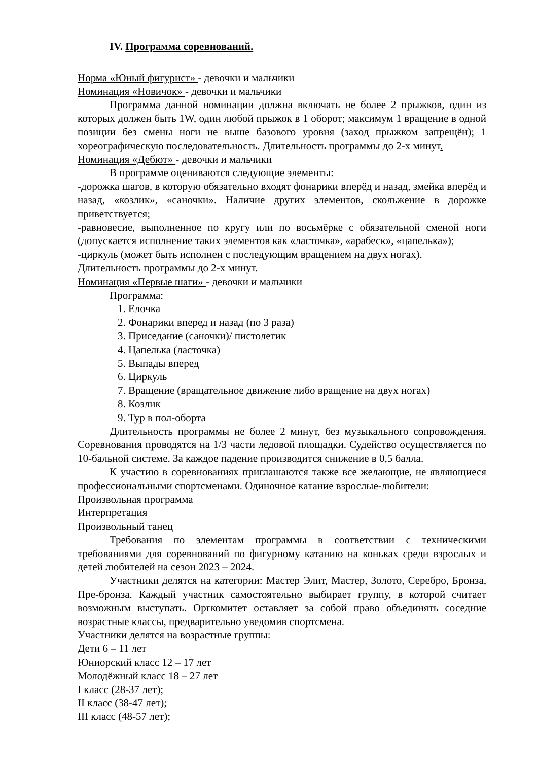IV. Программа соревнований.
Норма «Юный фигурист» - девочки и мальчики
Номинация «Новичок» - девочки и мальчики
Программа данной номинации должна включать не более 2 прыжков, один из которых должен быть 1W, один любой прыжок в 1 оборот; максимум 1 вращение в одной позиции без смены ноги не выше базового уровня (заход прыжком запрещён); 1 хореографическую последовательность. Длительность программы до 2-х минут.
Номинация «Дебют» - девочки и мальчики
В программе оцениваются следующие элементы:
-дорожка шагов, в которую обязательно входят фонарики вперёд и назад, змейка вперёд и назад, «козлик», «саночки». Наличие других элементов, скольжение в дорожке приветствуется;
-равновесие, выполненное по кругу или по восьмёрке с обязательной сменой ноги (допускается исполнение таких элементов как «ласточка», «арабеск», «цапелька»);
-циркуль (может быть исполнен с последующим вращением на двух ногах).
Длительность программы до 2-х минут.
Номинация «Первые шаги» - девочки и мальчики
Программа:
1. Елочка
2. Фонарики вперед и назад (по 3 раза)
3. Приседание (саночки)/ пистолетик
4. Цапелька (ласточка)
5. Выпады вперед
6. Циркуль
7. Вращение (вращательное движение либо вращение на двух ногах)
8. Козлик
9. Тур в пол-оборта
Длительность программы не более 2 минут, без музыкального сопровождения. Соревнования проводятся на 1/3 части ледовой площадки. Судейство осуществляется по 10-бальной системе. За каждое падение производится снижение в 0,5 балла.
К участию в соревнованиях приглашаются также все желающие, не являющиеся профессиональными спортсменами. Одиночное катание взрослые-любители:
Произвольная программа
Интерпретация
Произвольный танец
Требования по элементам программы в соответствии с техническими требованиями для соревнований по фигурному катанию на коньках среди взрослых и детей любителей на сезон 2023 – 2024.
Участники делятся на категории: Мастер Элит, Мастер, Золото, Серебро, Бронза, Пре-бронза. Каждый участник самостоятельно выбирает группу, в которой считает возможным выступать. Оргкомитет оставляет за собой право объединять соседние возрастные классы, предварительно уведомив спортсмена.
Участники делятся на возрастные группы:
Дети 6 – 11 лет
Юниорский класс 12 – 17 лет
Молодёжный класс 18 – 27 лет
I класс (28-37 лет);
II класс (38-47 лет);
III класс (48-57 лет);